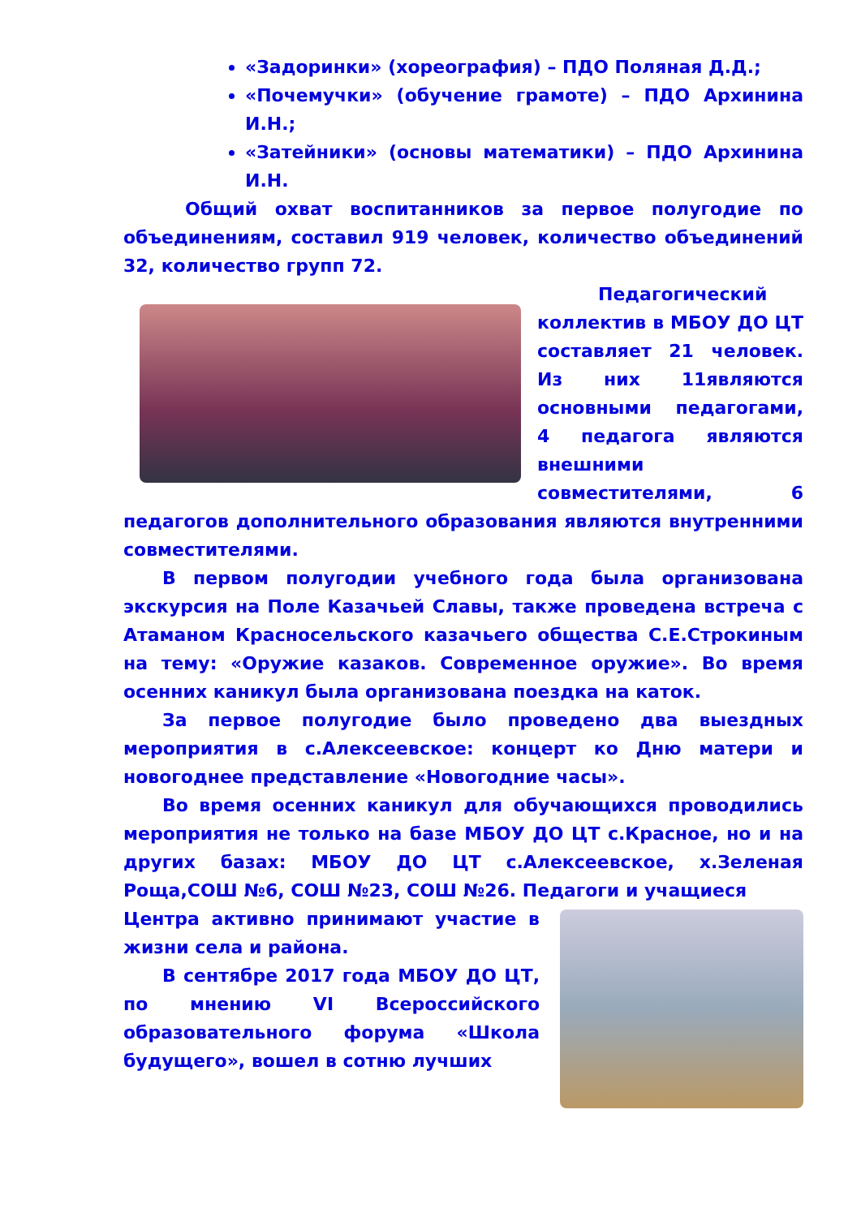«Задоринки» (хореография) – ПДО Поляная Д.Д.;
«Почемучки» (обучение грамоте) – ПДО Архинина И.Н.;
«Затейники» (основы математики) – ПДО Архинина И.Н.
Общий охват воспитанников за первое полугодие по объединениям, составил 919 человек, количество объединений 32, количество групп 72.
Педагогический коллектив в МБОУ ДО ЦТ составляет 21 человек. Из них 11являются основными педагогами, 4 педагога являются внешними совместителями, 6 педагогов дополнительного образования являются внутренними совместителями.
В первом полугодии учебного года была организована экскурсия на Поле Казачьей Славы, также проведена встреча с Атаманом Красносельского казачьего общества С.Е.Строкиным на тему: «Оружие казаков. Современное оружие». Во время осенних каникул была организована поездка на каток.
За первое полугодие было проведено два выездных мероприятия в с.Алексеевское: концерт ко Дню матери и новогоднее представление «Новогодние часы».
Во время осенних каникул для обучающихся проводились мероприятия не только на базе МБОУ ДО ЦТ с.Красное, но и на других базах: МБОУ ДО ЦТ с.Алексеевское, х.Зеленая Роща,СОШ №6, СОШ №23, СОШ №26. Педагоги и учащиеся
Центра активно принимают участие в жизни села и района.
В сентябре 2017 года МБОУ ДО ЦТ, по мнению VI Всероссийского образовательного форума «Школа будущего», вошел в сотню лучших